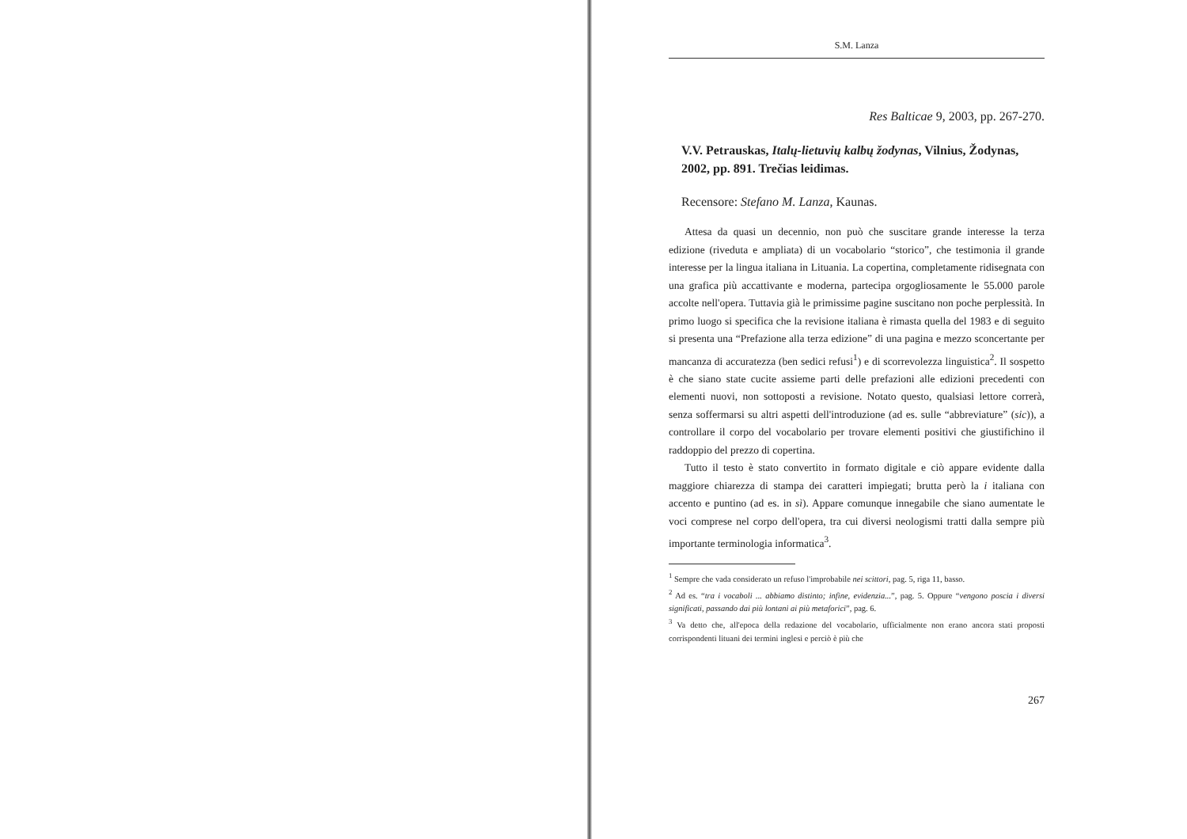S.M. Lanza
Res Balticae 9, 2003, pp. 267-270.
V.V. Petrauskas, Italų-lietuvių kalbų žodynas, Vilnius, Žodynas, 2002, pp. 891. Trečias leidimas.
Recensore: Stefano M. Lanza, Kaunas.
Attesa da quasi un decennio, non può che suscitare grande interesse la terza edizione (riveduta e ampliata) di un vocabolario “storico”, che testimonia il grande interesse per la lingua italiana in Lituania. La copertina, completamente ridisegnata con una grafica più accattivante e moderna, partecipa orgogliosamente le 55.000 parole accolte nell'opera. Tuttavia già le primissime pagine suscitano non poche perplessità. In primo luogo si specifica che la revisione italiana è rimasta quella del 1983 e di seguito si presenta una “Prefazione alla terza edizione” di una pagina e mezzo sconcertante per mancanza di accuratezza (ben sedici refusi<sup>1</sup>) e di scorrevolezza linguistica<sup>2</sup>. Il sospetto è che siano state cucite assieme parti delle prefazioni alle edizioni precedenti con elementi nuovi, non sottoposti a revisione. Notato questo, qualsiasi lettore correrà, senza soffermarsi su altri aspetti dell'introduzione (ad es. sulle “abbreviature” (sic)), a controllare il corpo del vocabolario per trovare elementi positivi che giustifichino il raddoppio del prezzo di copertina.
Tutto il testo è stato convertito in formato digitale e ciò appare evidente dalla maggiore chiarezza di stampa dei caratteri impiegati; brutta però la i italiana con accento e puntino (ad es. in sì). Appare comunque innegabile che siano aumentate le voci comprese nel corpo dell'opera, tra cui diversi neologismi tratti dalla sempre più importante terminologia informatica<sup>3</sup>.
<sup>1</sup> Sempre che vada considerato un refuso l'improbabile nei scittori, pag. 5, riga 11, basso.
<sup>2</sup> Ad es. “tra i vocaboli ... abbiamo distinto; infine, evidenzia...”, pag. 5. Oppure “vengono poscia i diversi significati, passando dai più lontani ai più metaforici”, pag. 6.
<sup>3</sup> Va detto che, all'epoca della redazione del vocabolario, ufficialmente non erano ancora stati proposti corrispondenti lituani dei termini inglesi e perciò è più che
267